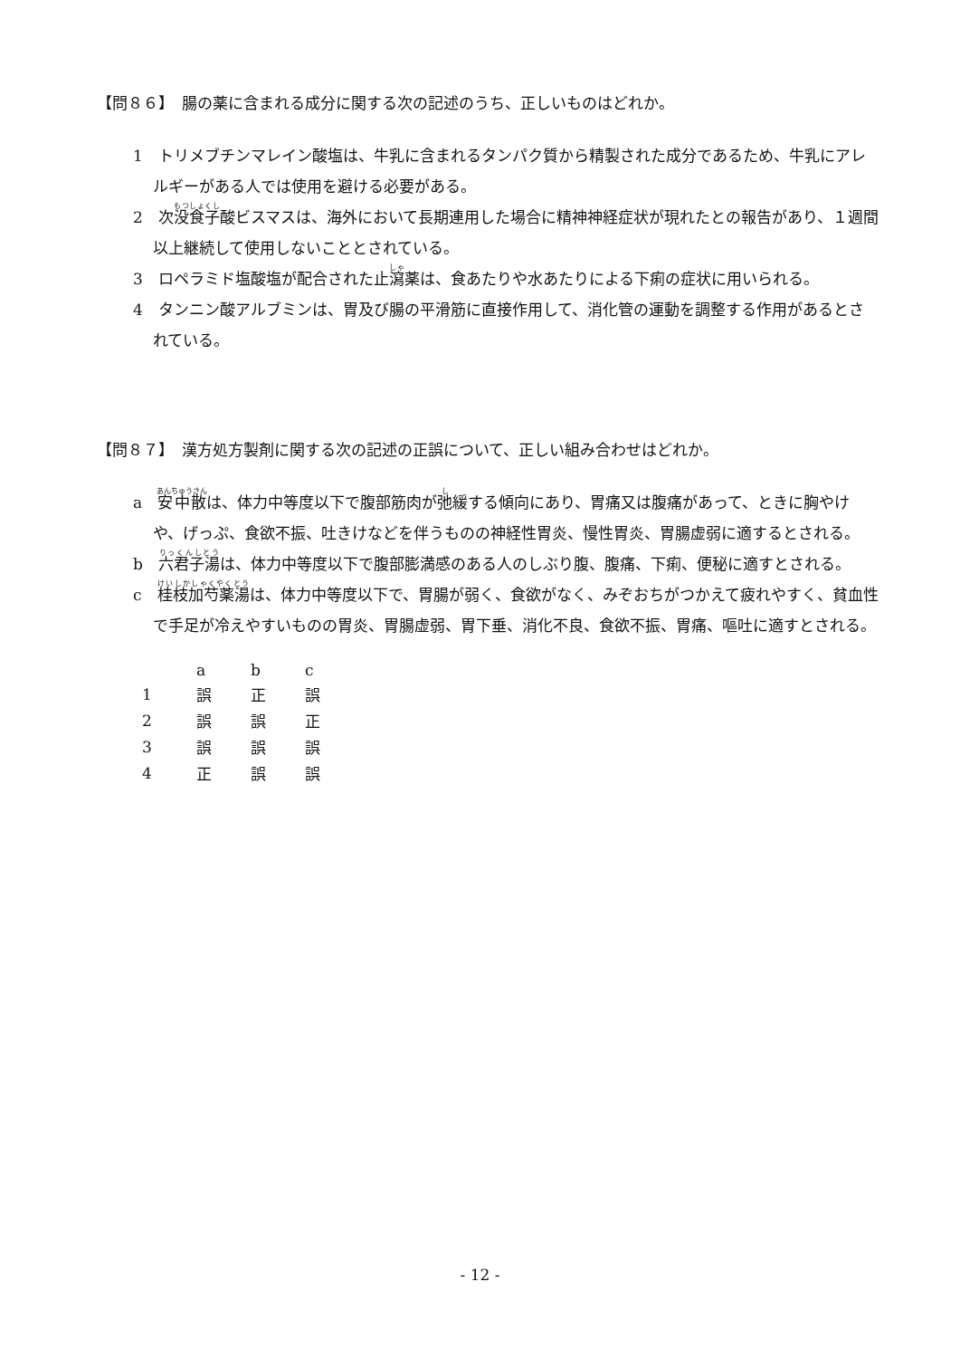【問８６】　腸の薬に含まれる成分に関する次の記述のうち、正しいものはどれか。
1　トリメブチンマレイン酸塩は、牛乳に含まれるタンパク質から精製された成分であるため、牛乳にアレルギーがある人では使用を避ける必要がある。
2　次没食子酸ビスマスは、海外において長期連用した場合に精神神経症状が現れたとの報告があり、１週間以上継続して使用しないこととされている。
3　ロペラミド塩酸塩が配合された止瀉薬は、食あたりや水あたりによる下痢の症状に用いられる。
4　タンニン酸アルブミンは、胃及び腸の平滑筋に直接作用して、消化管の運動を調整する作用があるとされている。
【問８７】　漢方処方製剤に関する次の記述の正誤について、正しい組み合わせはどれか。
a　安中散は、体力中等度以下で腹部筋肉が弛緩する傾向にあり、胃痛又は腹痛があって、ときに胸やけや、げっぷ、食欲不振、吐きけなどを伴うものの神経性胃炎、慢性胃炎、胃腸虚弱に適するとされる。
b　六君子湯は、体力中等度以下で腹部膨満感のある人のしぶり腹、腹痛、下痢、便秘に適すとされる。
c　桂枝加芍薬湯は、体力中等度以下で、胃腸が弱く、食欲がなく、みぞおちがつかえて疲れやすく、貧血性で手足が冷えやすいものの胃炎、胃腸虚弱、胃下垂、消化不良、食欲不振、胃痛、嘔吐に適すとされる。
| | a | b | c |
| --- | --- | --- | --- |
| 1 | 誤 | 正 | 誤 |
| 2 | 誤 | 誤 | 正 |
| 3 | 誤 | 誤 | 誤 |
| 4 | 正 | 誤 | 誤 |
- 12 -